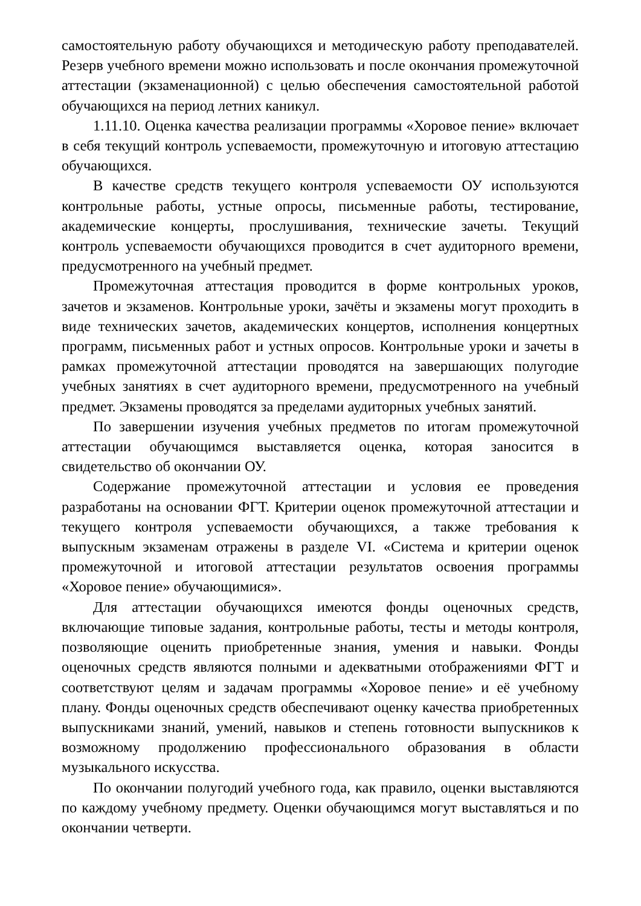самостоятельную работу обучающихся и методическую работу преподавателей. Резерв учебного времени можно использовать и после окончания промежуточной аттестации (экзаменационной) с целью обеспечения самостоятельной работой обучающихся на период летних каникул.
1.11.10. Оценка качества реализации программы «Хоровое пение» включает в себя текущий контроль успеваемости, промежуточную и итоговую аттестацию обучающихся.
В качестве средств текущего контроля успеваемости ОУ используются контрольные работы, устные опросы, письменные работы, тестирование, академические концерты, прослушивания, технические зачеты. Текущий контроль успеваемости обучающихся проводится в счет аудиторного времени, предусмотренного на учебный предмет.
Промежуточная аттестация проводится в форме контрольных уроков, зачетов и экзаменов. Контрольные уроки, зачёты и экзамены могут проходить в виде технических зачетов, академических концертов, исполнения концертных программ, письменных работ и устных опросов. Контрольные уроки и зачеты в рамках промежуточной аттестации проводятся на завершающих полугодие учебных занятиях в счет аудиторного времени, предусмотренного на учебный предмет. Экзамены проводятся за пределами аудиторных учебных занятий.
По завершении изучения учебных предметов по итогам промежуточной аттестации обучающимся выставляется оценка, которая заносится в свидетельство об окончании ОУ.
Содержание промежуточной аттестации и условия ее проведения разработаны на основании ФГТ. Критерии оценок промежуточной аттестации и текущего контроля успеваемости обучающихся, а также требования к выпускным экзаменам отражены в разделе VI. «Система и критерии оценок промежуточной и итоговой аттестации результатов освоения программы «Хоровое пение» обучающимися».
Для аттестации обучающихся имеются фонды оценочных средств, включающие типовые задания, контрольные работы, тесты и методы контроля, позволяющие оценить приобретенные знания, умения и навыки. Фонды оценочных средств являются полными и адекватными отображениями ФГТ и соответствуют целям и задачам программы «Хоровое пение» и её учебному плану. Фонды оценочных средств обеспечивают оценку качества приобретенных выпускниками знаний, умений, навыков и степень готовности выпускников к возможному продолжению профессионального образования в области музыкального искусства.
По окончании полугодий учебного года, как правило, оценки выставляются по каждому учебному предмету. Оценки обучающимся могут выставляться и по окончании четверти.